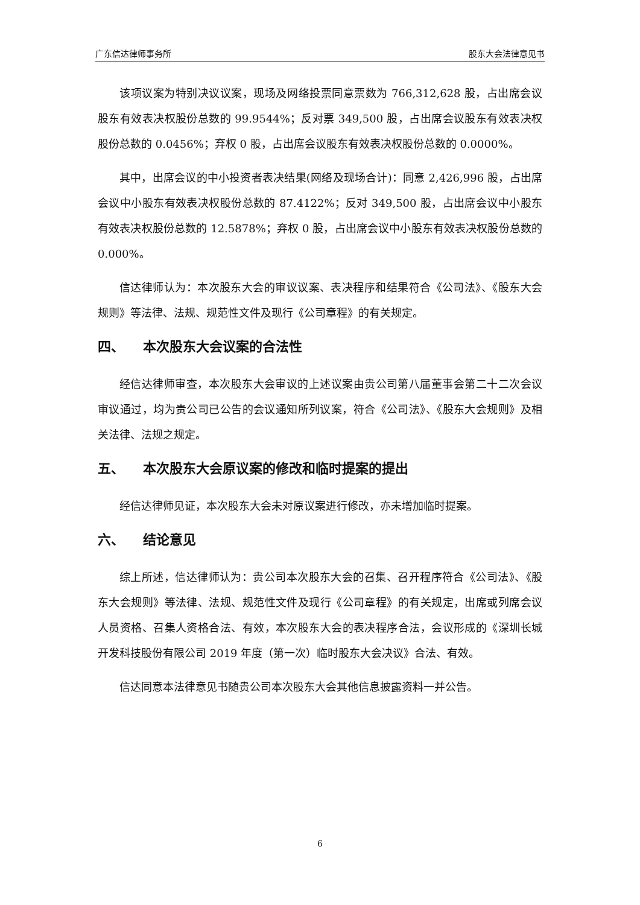广东信达律师事务所 股东大会法律意见书
该项议案为特别决议议案，现场及网络投票同意票数为 766,312,628 股，占出席会议股东有效表决权股份总数的 99.9544%；反对票 349,500 股，占出席会议股东有效表决权股份总数的 0.0456%；弃权 0 股，占出席会议股东有效表决权股份总数的 0.0000%。
其中，出席会议的中小投资者表决结果(网络及现场合计)：同意 2,426,996 股，占出席会议中小股东有效表决权股份总数的 87.4122%；反对 349,500 股，占出席会议中小股东有效表决权股份总数的 12.5878%；弃权 0 股，占出席会议中小股东有效表决权股份总数的 0.000%。
信达律师认为：本次股东大会的审议议案、表决程序和结果符合《公司法》、《股东大会规则》等法律、法规、规范性文件及现行《公司章程》的有关规定。
四、 本次股东大会议案的合法性
经信达律师审查，本次股东大会审议的上述议案由贵公司第八届董事会第二十二次会议审议通过，均为贵公司已公告的会议通知所列议案，符合《公司法》、《股东大会规则》及相关法律、法规之规定。
五、 本次股东大会原议案的修改和临时提案的提出
经信达律师见证，本次股东大会未对原议案进行修改，亦未增加临时提案。
六、 结论意见
综上所述，信达律师认为：贵公司本次股东大会的召集、召开程序符合《公司法》、《股东大会规则》等法律、法规、规范性文件及现行《公司章程》的有关规定，出席或列席会议人员资格、召集人资格合法、有效，本次股东大会的表决程序合法，会议形成的《深圳长城开发科技股份有限公司 2019 年度（第一次）临时股东大会决议》合法、有效。
信达同意本法律意见书随贵公司本次股东大会其他信息披露资料一并公告。
6